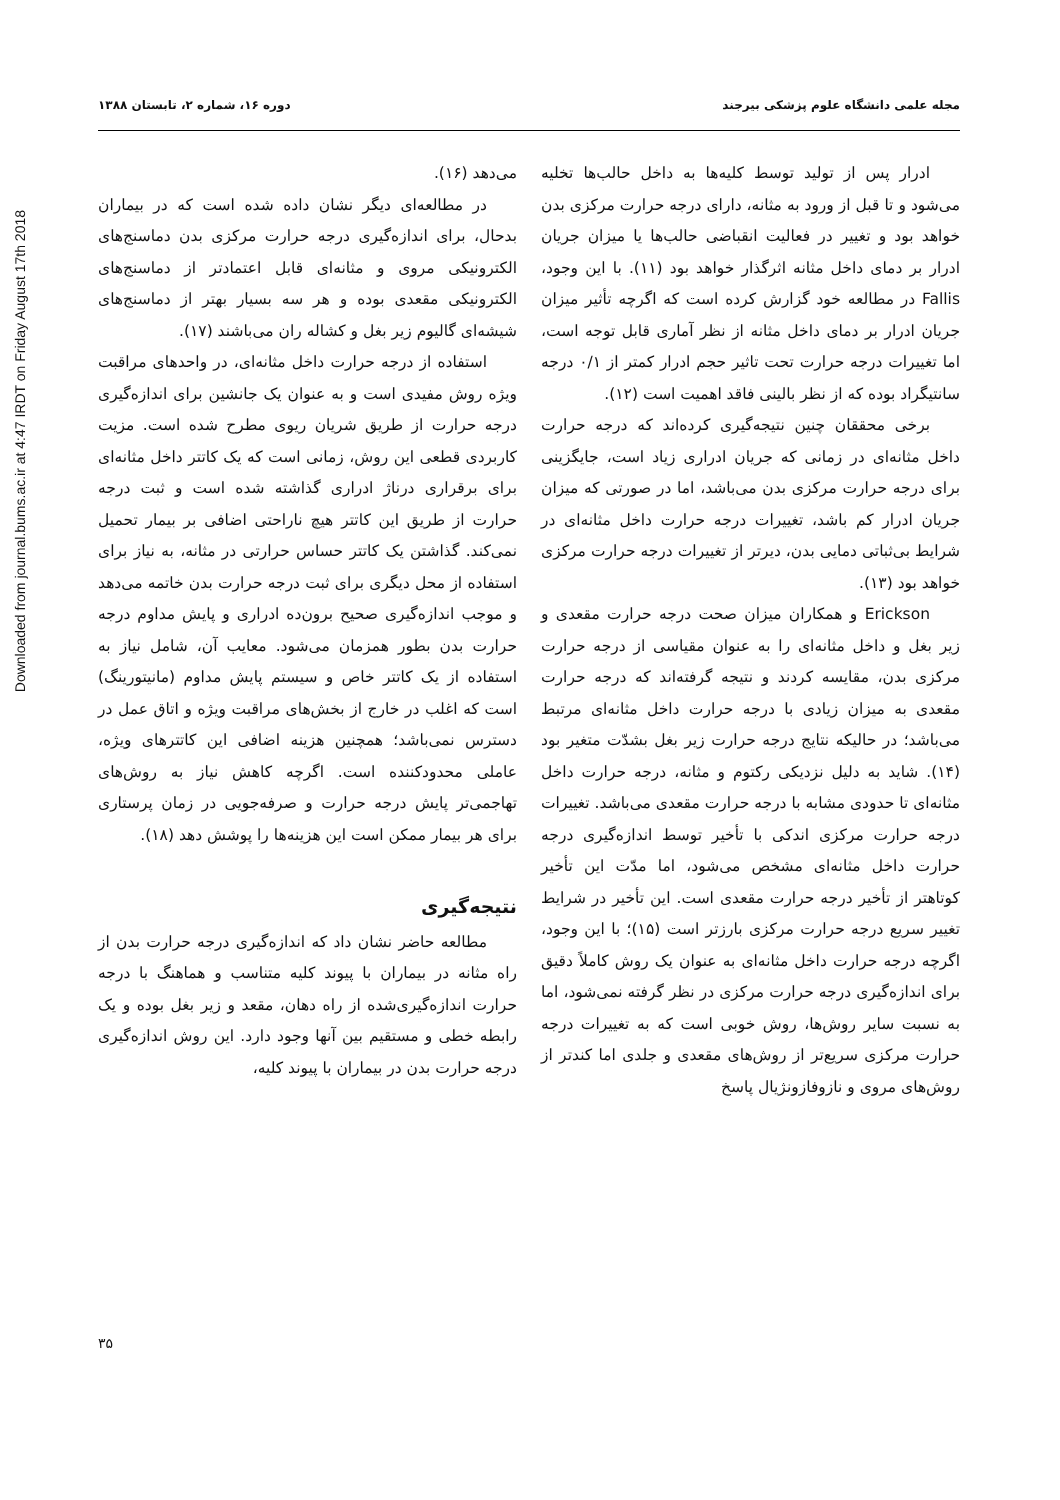Downloaded from journal.bums.ac.ir at 4:47 IRDT on Friday August 17th 2018
مجله علمی دانشگاه علوم پزشکی بیرجند دوره ۱۶، شماره ۲، تابستان ۱۳۸۸
ادرار پس از تولید توسط کلیه‌ها به داخل حالب‌ها تخلیه می‌شود و تا قبل از ورود به مثانه، دارای درجه حرارت مرکزی بدن خواهد بود و تغییر در فعالیت انقباضی حالب‌ها یا میزان جریان ادرار بر دمای داخل مثانه اثرگذار خواهد بود (۱۱). با این وجود، Fallis در مطالعه خود گزارش کرده است که اگرچه تأثیر میزان جریان ادرار بر دمای داخل مثانه از نظر آماری قابل توجه است، اما تغییرات درجه حرارت تحت تاثیر حجم ادرار کمتر از ۰/۱ درجه سانتیگراد بوده که از نظر بالینی فاقد اهمیت است (۱۲).
برخی محققان چنین نتیجه‌گیری کرده‌اند که درجه حرارت داخل مثانه‌ای در زمانی که جریان ادراری زیاد است، جایگزینی برای درجه حرارت مرکزی بدن می‌باشد، اما در صورتی که میزان جریان ادرار کم باشد، تغییرات درجه حرارت داخل مثانه‌ای در شرایط بی‌ثباتی دمایی بدن، دیرتر از تغییرات درجه حرارت مرکزی خواهد بود (۱۳).
Erickson و همکاران میزان صحت درجه حرارت مقعدی و زیر بغل و داخل مثانه‌ای را به عنوان مقیاسی از درجه حرارت مرکزی بدن، مقایسه کردند و نتیجه گرفته‌اند که درجه حرارت مقعدی به میزان زیادی با درجه حرارت داخل مثانه‌ای مرتبط می‌باشد؛ در حالیکه نتایج درجه حرارت زیر بغل بشدّت متغیر بود (۱۴). شاید به دلیل نزدیکی رکتوم و مثانه، درجه حرارت داخل مثانه‌ای تا حدودی مشابه با درجه حرارت مقعدی می‌باشد. تغییرات درجه حرارت مرکزی اندکی با تأخیر توسط اندازه‌گیری درجه حرارت داخل مثانه‌ای مشخص می‌شود، اما مدّت این تأخیر کوتاهتر از تأخیر درجه حرارت مقعدی است. این تأخیر در شرایط تغییر سریع درجه حرارت مرکزی بارزتر است (۱۵)؛ با این وجود، اگرچه درجه حرارت داخل مثانه‌ای به عنوان یک روش کاملاً دقیق برای اندازه‌گیری درجه حرارت مرکزی در نظر گرفته نمی‌شود، اما به نسبت سایر روش‌ها، روش خوبی است که به تغییرات درجه حرارت مرکزی سریع‌تر از روش‌های مقعدی و جلدی اما کندتر از روش‌های مروی و نازوفازونژیال پاسخ
می‌دهد (۱۶).
در مطالعه‌ای دیگر نشان داده شده است که در بیماران بدحال، برای اندازه‌گیری درجه حرارت مرکزی بدن دماسنج‌های الکترونیکی مروی و مثانه‌ای قابل اعتمادتر از دماسنج‌های الکترونیکی مقعدی بوده و هر سه بسیار بهتر از دماسنج‌های شیشه‌ای گالیوم زیر بغل و کشاله ران می‌باشند (۱۷).
استفاده از درجه حرارت داخل مثانه‌ای، در واحدهای مراقبت ویژه روش مفیدی است و به عنوان یک جانشین برای اندازه‌گیری درجه حرارت از طریق شریان ریوی مطرح شده است. مزیت کاربردی قطعی این روش، زمانی است که یک کاتتر داخل مثانه‌ای برای برقراری درناژ ادراری گذاشته شده است و ثبت درجه حرارت از طریق این کاتتر هیچ ناراحتی اضافی بر بیمار تحمیل نمی‌کند. گذاشتن یک کاتتر حساس حرارتی در مثانه، به نیاز برای استفاده از محل دیگری برای ثبت درجه حرارت بدن خاتمه می‌دهد و موجب اندازه‌گیری صحیح برون‌ده ادراری و پایش مداوم درجه حرارت بدن بطور همزمان می‌شود. معایب آن، شامل نیاز به استفاده از یک کاتتر خاص و سیستم پایش مداوم (مانیتورینگ) است که اغلب در خارج از بخش‌های مراقبت ویژه و اتاق عمل در دسترس نمی‌باشد؛ همچنین هزینه اضافی این کاتترهای ویژه، عاملی محدودکننده است. اگرچه کاهش نیاز به روش‌های تهاجمی‌تر پایش درجه حرارت و صرفه‌جویی در زمان پرستاری برای هر بیمار ممکن است این هزینه‌ها را پوشش دهد (۱۸).
نتیجه‌گیری
مطالعه حاضر نشان داد که اندازه‌گیری درجه حرارت بدن از راه مثانه در بیماران با پیوند کلیه متناسب و هماهنگ با درجه حرارت اندازه‌گیری‌شده از راه دهان، مقعد و زیر بغل بوده و یک رابطه خطی و مستقیم بین آنها وجود دارد. این روش اندازه‌گیری درجه حرارت بدن در بیماران با پیوند کلیه،
۳۵